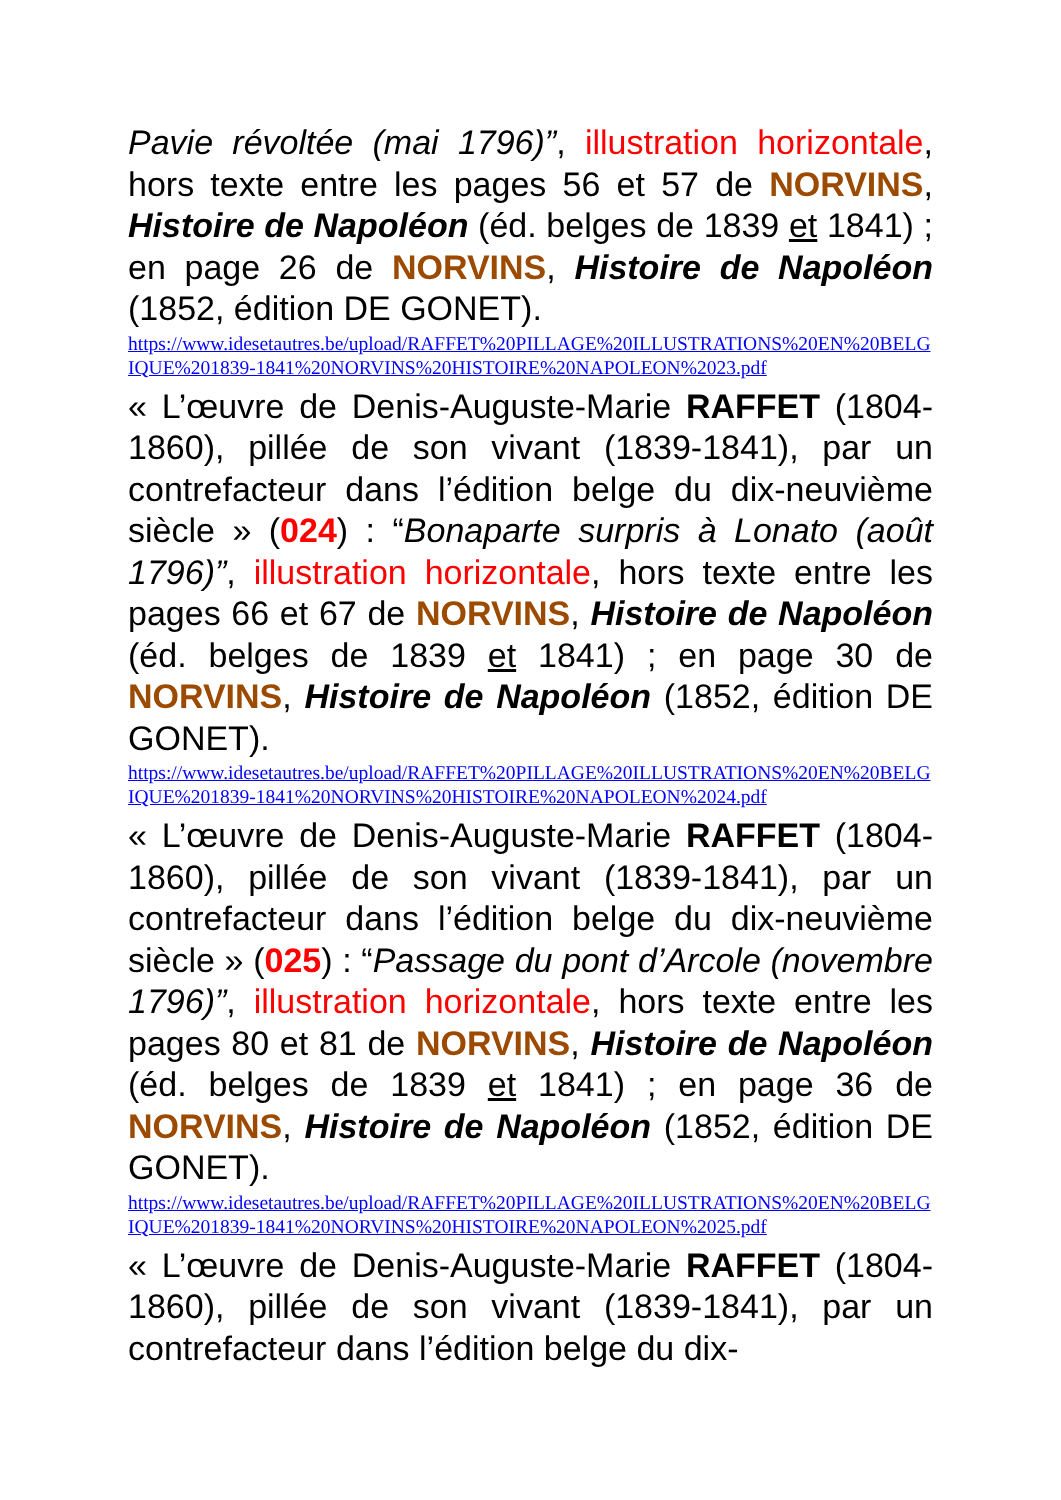Pavie révoltée (mai 1796)”, illustration horizontale, hors texte entre les pages 56 et 57 de NORVINS, Histoire de Napoléon (éd. belges de 1839 et 1841) ; en page 26 de NORVINS, Histoire de Napoléon (1852, édition DE GONET).
https://www.idesetautres.be/upload/RAFFET%20PILLAGE%20ILLUSTRATIONS%20EN%20BELGIQUE%201839-1841%20NORVINS%20HISTOIRE%20NAPOLEON%2023.pdf
« L’œuvre de Denis-Auguste-Marie RAFFET (1804-1860), pillée de son vivant (1839-1841), par un contrefacteur dans l’édition belge du dix-neuvième siècle » (024) : “Bonaparte surpris à Lonato (août 1796)”, illustration horizontale, hors texte entre les pages 66 et 67 de NORVINS, Histoire de Napoléon (éd. belges de 1839 et 1841) ; en page 30 de NORVINS, Histoire de Napoléon (1852, édition DE GONET).
https://www.idesetautres.be/upload/RAFFET%20PILLAGE%20ILLUSTRATIONS%20EN%20BELGIQUE%201839-1841%20NORVINS%20HISTOIRE%20NAPOLEON%2024.pdf
« L’œuvre de Denis-Auguste-Marie RAFFET (1804-1860), pillée de son vivant (1839-1841), par un contrefacteur dans l’édition belge du dix-neuvième siècle » (025) : “Passage du pont d’Arcole (novembre 1796)”, illustration horizontale, hors texte entre les pages 80 et 81 de NORVINS, Histoire de Napoléon (éd. belges de 1839 et 1841) ; en page 36 de NORVINS, Histoire de Napoléon (1852, édition DE GONET).
https://www.idesetautres.be/upload/RAFFET%20PILLAGE%20ILLUSTRATIONS%20EN%20BELGIQUE%201839-1841%20NORVINS%20HISTOIRE%20NAPOLEON%2025.pdf
« L’œuvre de Denis-Auguste-Marie RAFFET (1804-1860), pillée de son vivant (1839-1841), par un contrefacteur dans l’édition belge du dix-